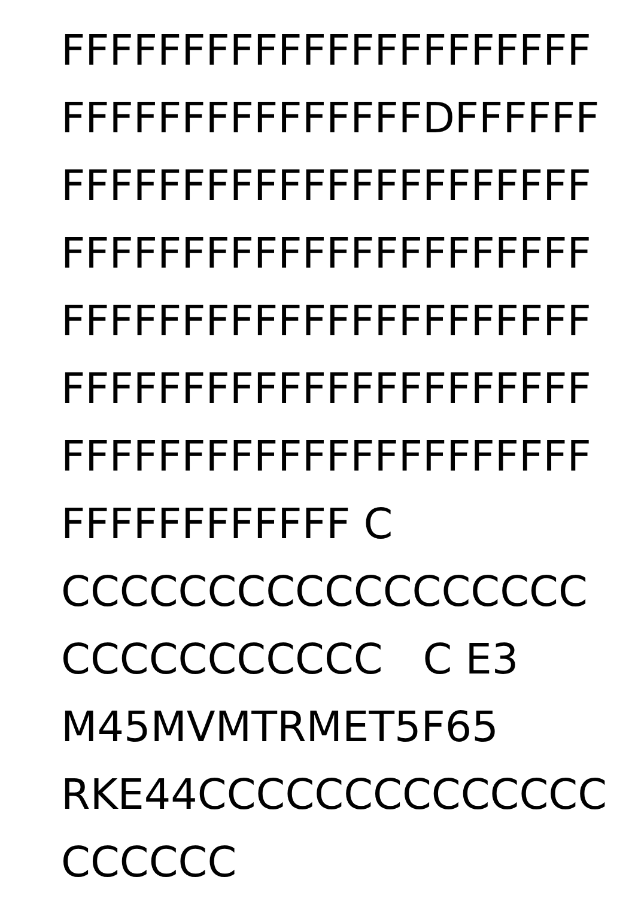FFFFFFFFFFFFFFFFFFFFFF FFFFFFFFFFFFFFFDFFFFFF FFFFFFFFFFFFFFFFFFFFFF FFFFFFFFFFFFFFFFFFFFFF FFFFFFFFFFFFFFFFFFFFFF FFFFFFFFFFFFFFFFFFFFFF FFFFFFFFFFFFFFFFFFFFFF FFFFFFFFFFFF C CCCCCCCCCCCCCCCCCC CCCCCCCCCCC C E3 M45MVMTRMET5F65 RKE44CCCCCCCCCCCCCC CCCCCC